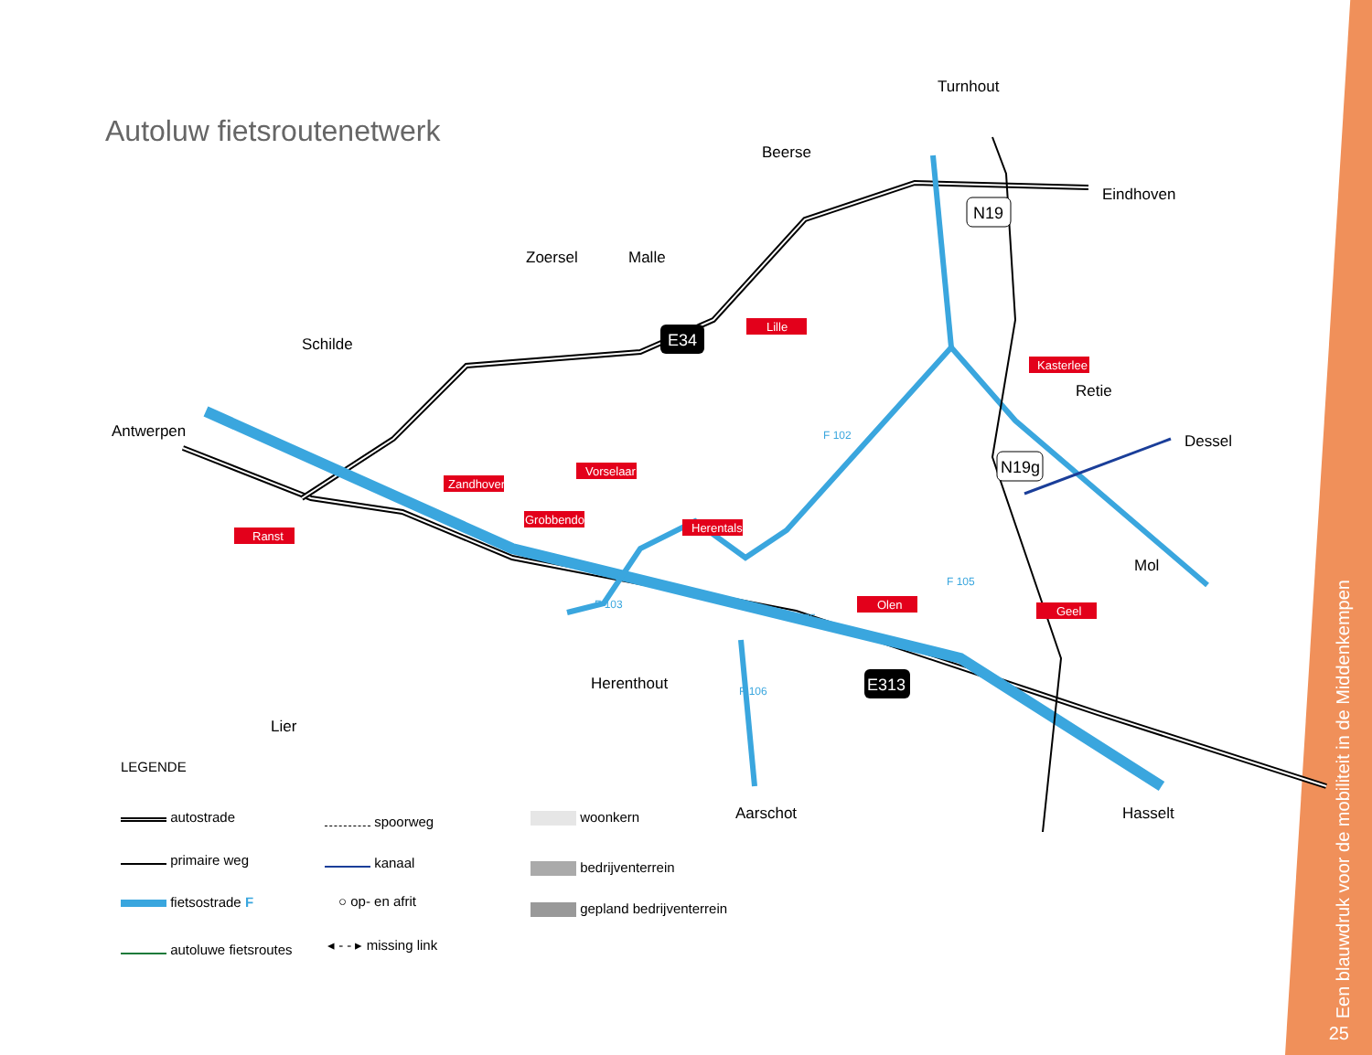Autoluw fietsroutenetwerk
Antwerpen
Schilde
Zoersel
Malle
Beerse
Turnhout
Eindhoven
Retie
Dessel
Mol
Hasselt
Aarschot
Herenthout
Lier
Ranst
Zandhoven
Vorselaar
Grobbendonk
Herentals
Lille
Kasterlee
Olen
Geel
E34
E313
N19
N19g
F 102
F 103
F 105
F 106
F5
LEGENDE
autostrade
primaire weg
fietsostrade F
autoluwe fietsroutes
spoorweg
kanaal
○ op- en afrit
◂ - - ▸ missing link
woonkern
bedrijventerrein
gepland bedrijventerrein
Een blauwdruk voor de mobiliteit in de Middenkempen
25